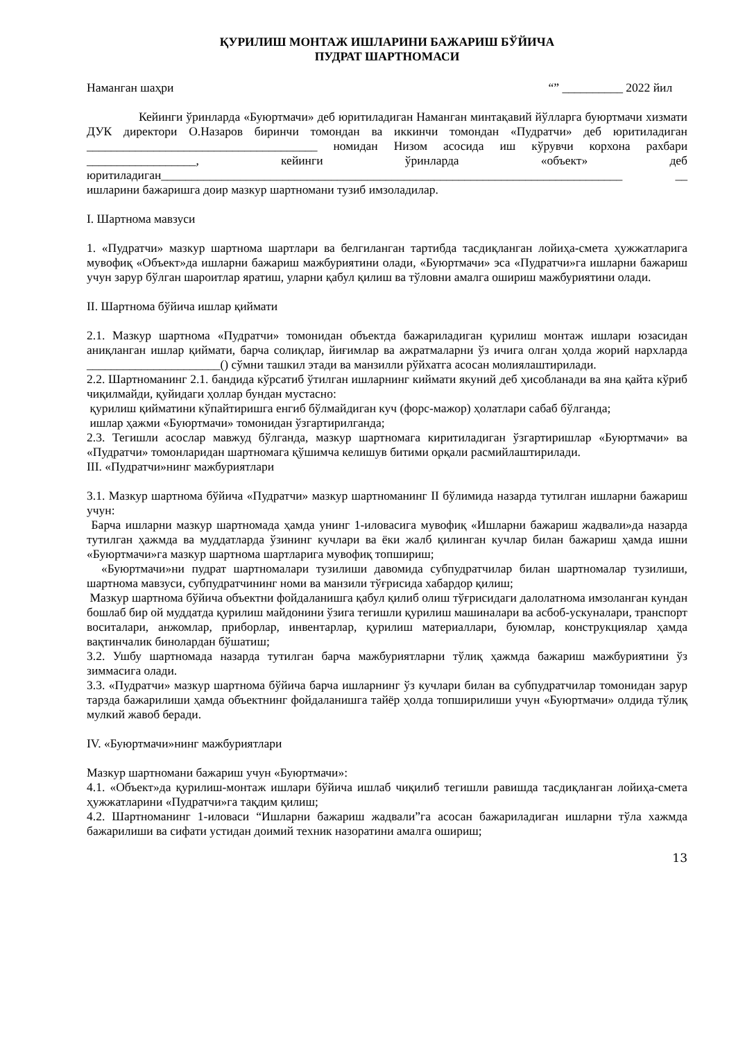ҚУРИЛИШ МОНТАЖ ИШЛАРИНИ БАЖАРИШ БЎЙИЧА
ПУДРАТ ШАРТНОМАСИ
Наманган шаҳри “” __________ 2022 йил
Кейинги ўринларда «Буюртмачи» деб юритиладиган Наманган минтақавий йўлларга буюртмачи хизмати ДУК директори О.Назаров биринчи томондан ва иккинчи томондан «Пудратчи» деб юритиладиган ______________________________________ номидан Низом асосида иш кўрувчи корхона рахбари __________________, кейинги ўринларда «объект» деб юритиладиган____________________________________________________________________________ __ ишларини бажаришга доир мазкур шартномани тузиб имзоладилар.
I. Шартнома мавзуси
1. «Пудратчи» мазкур шартнома шартлари ва белгиланган тартибда тасдиқланган лойиҳа-смета ҳужжатларига мувофиқ «Объект»да ишларни бажариш мажбуриятини олади, «Буюртмачи» эса «Пудратчи»га ишларни бажариш учун зарур бўлган шароитлар яратиш, уларни қабул қилиш ва тўловни амалга ошириш мажбуриятини олади.
II. Шартнома бўйича ишлар қиймати
2.1. Мазкур шартнома «Пудратчи» томонидан объектда бажариладиган қурилиш монтаж ишлари юзасидан аниқланган ишлар қиймати, барча солиқлар, йиғимлар ва ажратмаларни ўз ичига олган ҳолда жорий нархларда ______________________() сўмни ташкил этади ва манзилли рўйхатга асосан молиялаштирилади.
2.2. Шартноманинг 2.1. бандида кўрсатиб ўтилган ишларнинг киймати якуний деб ҳисобланади ва яна қайта кўриб чиқилмайди, қуйидаги ҳоллар бундан мустасно:
қурилиш қийматини кўпайтиришга енгиб бўлмайдиган куч (форс-мажор) ҳолатлари сабаб бўлганда;
ишлар ҳажми «Буюртмачи» томонидан ўзгартирилганда;
2.3. Тегишли асослар мавжуд бўлганда, мазкур шартномага киритиладиган ўзгартиришлар «Буюртмачи» ва «Пудратчи» томонларидан шартномага қўшимча келишув битими орқали расмийлаштирилади.
III. «Пудратчи»нинг мажбуриятлари
3.1. Мазкур шартнома бўйича «Пудратчи» мазкур шартноманинг II бўлимида назарда тутилган ишларни бажариш учун:
Барча ишларни мазкур шартномада ҳамда унинг 1-иловасига мувофиқ «Ишларни бажариш жадвали»да назарда тутилган ҳажмда ва муддатларда ўзининг кучлари ва ёки жалб қилинган кучлар билан бажариш ҳамда ишни «Буюртмачи»га мазкур шартнома шартларига мувофиқ топшириш;
«Буюртмачи»ни пудрат шартномалари тузилиши давомида субпудратчилар билан шартномалар тузилиши, шартнома мавзуси, субпудратчининг номи ва манзили тўғрисида хабардор қилиш;
Мазкур шартнома бўйича объектни фойдаланишга қабул қилиб олиш тўғрисидаги далолатнома имзоланган кундан бошлаб бир ой муддатда қурилиш майдонини ўзига тегишли қурилиш машиналари ва асбоб-ускуналари, транспорт воситалари, анжомлар, приборлар, инвентарлар, қурилиш материаллари, буюмлар, конструкциялар ҳамда вақтинчалик бинолардан бўшатиш;
3.2. Ушбу шартномада назарда тутилган барча мажбуриятларни тўлиқ ҳажмда бажариш мажбуриятини ўз зиммасига олади.
3.3. «Пудратчи» мазкур шартнома бўйича барча ишларнинг ўз кучлари билан ва субпудратчилар томонидан зарур тарзда бажарилиши ҳамда объектнинг фойдаланишга тайёр ҳолда топширилиши учун «Буюртмачи» олдида тўлиқ мулкий жавоб беради.
IV. «Буюртмачи»нинг мажбуриятлари
Мазкур шартномани бажариш учун «Буюртмачи»:
4.1. «Объект»да қурилиш-монтаж ишлари бўйича ишлаб чиқилиб тегишли равишда тасдиқланган лойиҳа-смета ҳужжатларини «Пудратчи»га тақдим қилиш;
4.2. Шартноманинг 1-иловаси “Ишларни бажариш жадвали”га асосан бажариладиган ишларни тўла хажмда бажарилиши ва сифати устидан доимий техник назоратини амалга ошириш;
13